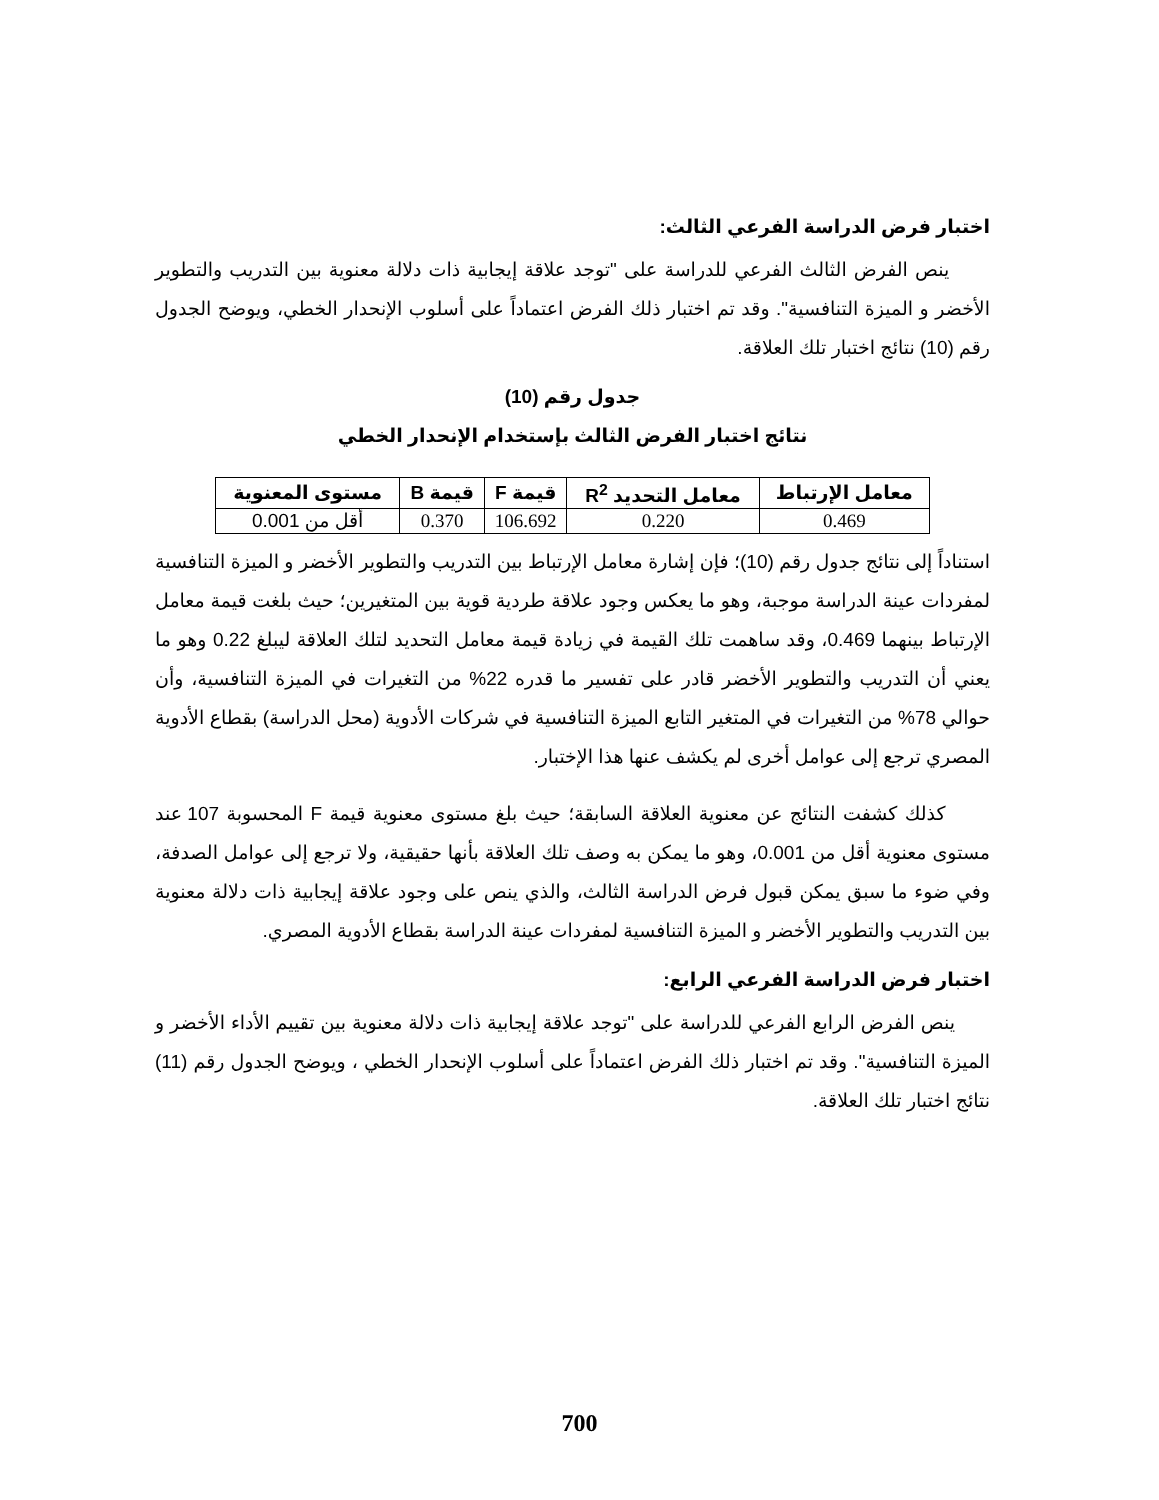اختبار فرض الدراسة الفرعي الثالث:
ينص الفرض الثالث الفرعي للدراسة على "توجد علاقة إيجابية ذات دلالة معنوية بين التدريب والتطوير الأخضر و الميزة التنافسية". وقد تم اختبار ذلك الفرض اعتماداً على أسلوب الإنحدار الخطي، ويوضح الجدول رقم (10) نتائج اختبار تلك العلاقة.
جدول رقم (10)
نتائج اختبار الفرض الثالث بإستخدام الإنحدار الخطي
| معامل الإرتباط | معامل التحديد R<sup>2</sup> | قيمة F | قيمة B | مستوى المعنوية |
| --- | --- | --- | --- | --- |
| 0.469 | 0.220 | 106.692 | 0.370 | أقل من 0.001 |
استناداً إلى نتائج جدول رقم (10)؛ فإن إشارة معامل الإرتباط بين التدريب والتطوير الأخضر و الميزة التنافسية لمفردات عينة الدراسة موجبة، وهو ما يعكس وجود علاقة طردية قوية بين المتغيرين؛ حيث بلغت قيمة معامل الإرتباط بينهما 0.469، وقد ساهمت تلك القيمة في زيادة قيمة معامل التحديد لتلك العلاقة ليبلغ 0.22 وهو ما يعني أن التدريب والتطوير الأخضر قادر على تفسير ما قدره 22% من التغيرات في الميزة التنافسية، وأن حوالي 78% من التغيرات في المتغير التابع الميزة التنافسية في شركات الأدوية (محل الدراسة) بقطاع الأدوية المصري ترجع إلى عوامل أخرى لم يكشف عنها هذا الإختبار.
كذلك كشفت النتائج عن معنوية العلاقة السابقة؛ حيث بلغ مستوى معنوية قيمة F المحسوبة 107 عند مستوى معنوية أقل من 0.001، وهو ما يمكن به وصف تلك العلاقة بأنها حقيقية، ولا ترجع إلى عوامل الصدفة، وفي ضوء ما سبق يمكن قبول فرض الدراسة الثالث، والذي ينص على وجود علاقة إيجابية ذات دلالة معنوية بين التدريب والتطوير الأخضر و الميزة التنافسية لمفردات عينة الدراسة بقطاع الأدوية المصري.
اختبار فرض الدراسة الفرعي الرابع:
ينص الفرض الرابع الفرعي للدراسة على "توجد علاقة إيجابية ذات دلالة معنوية بين تقييم الأداء الأخضر و الميزة التنافسية". وقد تم اختبار ذلك الفرض اعتماداً على أسلوب الإنحدار الخطي ، ويوضح الجدول رقم (11) نتائج اختبار تلك العلاقة.
700